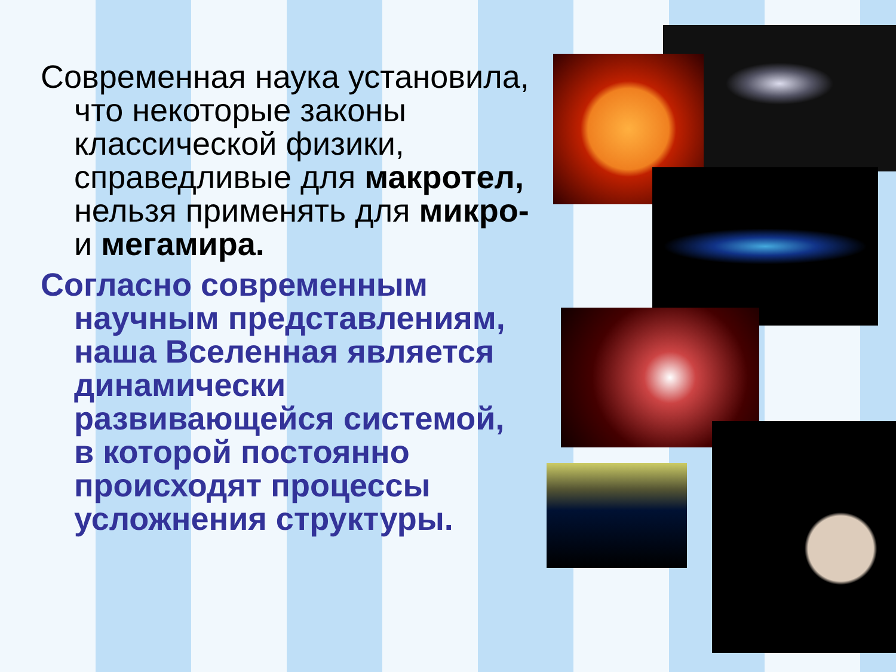Современная наука установила, что некоторые законы классической физики, справедливые для макротел, нельзя применять для микро- и мегамира.
Согласно современным научным представлениям, наша Вселенная является динамически развивающейся системой, в которой постоянно происходят процессы усложнения структуры.